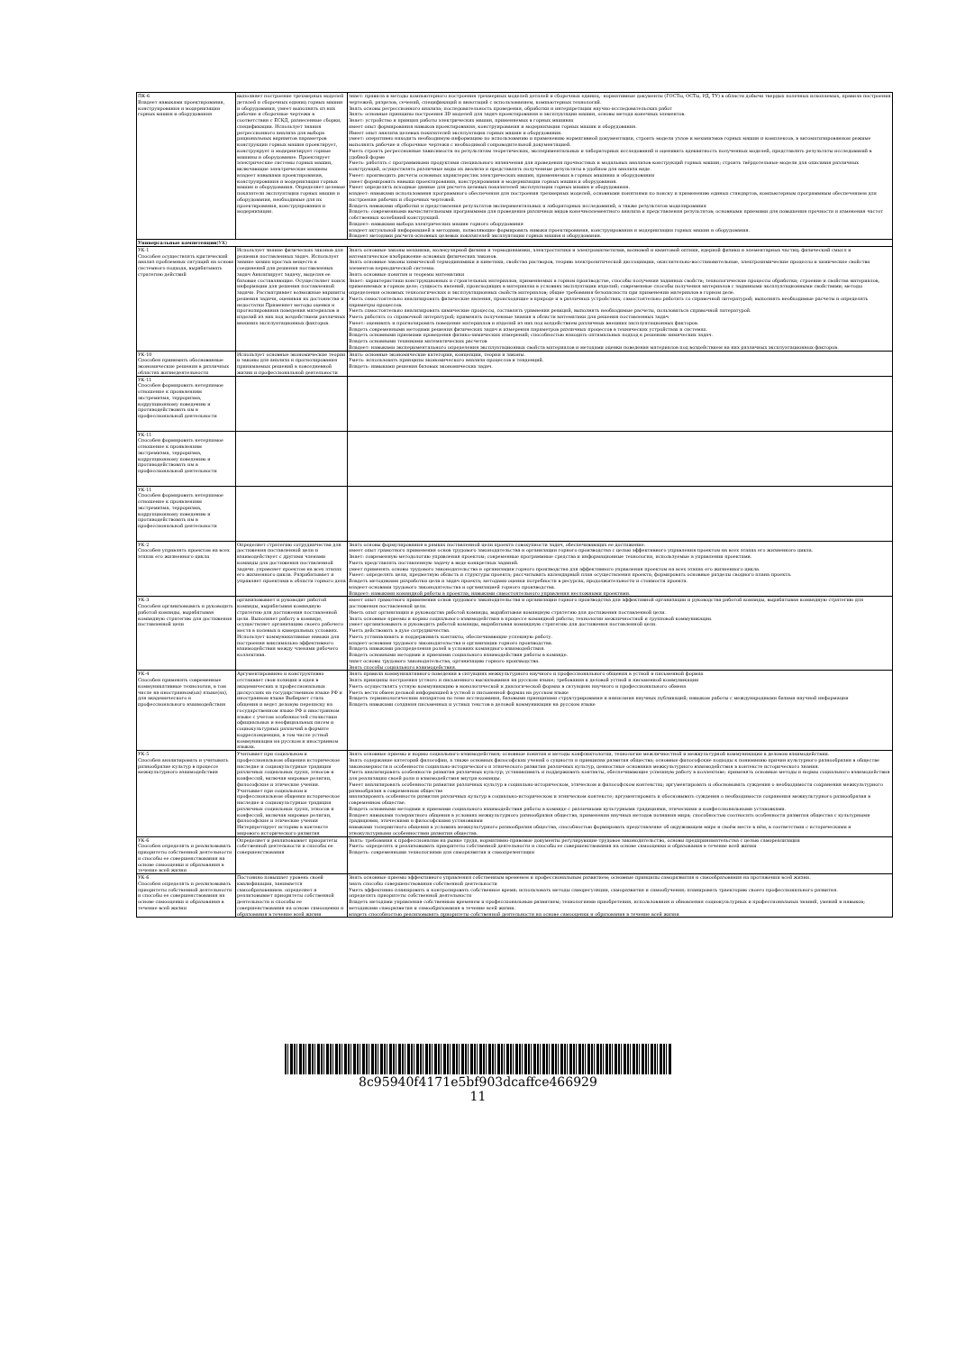| ПК-6 Владеет навыками проектирования, конструирования и модернизации горных машин и оборудования | выполняет построение трехмерных моделей деталей и сборочных единиц горных машин и оборудования, умеет выполнять из них рабочие и сборочные чертежи в соответствии с ЕСКД, разнесенные сборки, спецификации. Использует знания регрессионного анализа для выбора рациональных вариантов параметров конструкции горных машин проектирует, конструирует и модернизирует горные машины и оборудование. Проектирует электрические системы горных машин, включающие электрические машины владеет навыками проектирования, конструирования и модернизации горных машин и оборудования. Определяет целевые показатели эксплуатации горных машин и оборудования, необходимые для их проектирования, конструирования и модернизации. | знает: правила и методы компьютерного построения трехмерных моделей деталей и сборочных единиц,- нормативные документы (ГОСТы, ОСТы, РД, ТУ) в области добычи твердых полезных ископаемых, правила построения чертежей, разрезов, сечений, спецификаций и аннотаций с использованием, компьютерных технологий. Знать основы регрессионного анализа; последовательность проведения, обработки и интерпретации научно-исследовательских работ Знать: основные принципы построения 3D моделей для задач проектирования и эксплуатации машин, основы метода конечных элементов. Знает: устройство и принцип работы электрических машин, применяемых в горных машинах имеет опыт формирования навыков проектирования, конструирования и модернизации горных машин и оборудования. Имеет опыт анализа целевых показателей эксплуатации горных машин и оборудования. умеет: оперативно находить необходимую информацию по использованию и применению нормативной документации, строить модели узлов и механизмов горных машин и комплексов, в автоматизированном режиме выполнять рабочие и сборочные чертежи с необходимой сопроводительной документацией. Уметь строить регрессионные зависимости по результатам теоретических, экспериментальных и лабораторных исследований и оценивать адекватность полученных моделей; представлять результаты исследований в удобной форме Уметь: работать с программными продуктами специального назначения для проведения прочностных и модальных анализов конструкций горных машин; строить твёрдотельные модели для описания различных конструкций, осуществлять различные виды их анализа и представлять полученные результаты в удобном для анализа виде. Умеет: производить расчеты основных характеристик электрических машин, применяемых в горных машинах и оборудовании умеет формировать навыки проектирования, конструирования и модернизации горных машин и оборудования. Умеет определять исходные данные для расчета целевых показателей эксплуатации горных машин и оборудования. владеет: навыками использования программного обеспечения для построения трехмерных моделей, основными понятиями по поиску и применению единых стандартов, компьютерным программным обеспечением для построения рабочих и сборочных чертежей. Владеть навыками обработки и представления результатов экспериментальных и лабораторных исследований, а также результатов моделирования Владеть: современными вычислительными программами для проведения различных видов конечноэлементного анализа и представления результатов; основными приемами для повышения прочности и изменения частот собственных колебаний конструкций. Владеет: навыками выбора электрических машин горного оборудования владеет актуальной информацией и методами, позволяющие формировать навыки проектирования, конструирования и модернизации горных машин и оборудования. Владеет методами расчета основных целевых показателей эксплуатации горных машин и оборудования. |
| Универсальные компетенции (УК) | | |
| УК-1 Способен осуществлять критический анализ проблемных ситуаций на основе системного подхода, вырабатывать стратегию действий | Использует знание физических законов для решения поставленных задач. Использует знание химии простых веществ и соединений для решения поставленных задач Анализирует задачу, выделяя ее базовые составляющие. Осуществляет поиск информации для решения поставленной задачи. Рассматривает возможные варианты решения задачи, оценивая их достоинства и недостатки Применяет методы оценки и прогнозирования поведения материалов и изделий из них под воздействием различных внешних эксплуатационных факторов. | Знать основные законы механики, молекулярной физики и термодинамики, электростатики и электромагнетизма, волновой и квантовой оптики, ядерной физики и элементарных частиц; физический смысл и математическое изображение основных физических законов. Знать основные законы химической термодинамики и кинетики, свойства растворов, теорию электролитической диссоциации, окислительно-восстановительные, электрохимические процессы и химические свойства элементов периодической системы. Знать основные понятия и теоремы математики Знает: характеристики конструкционных и строительных материалов, применяемых в горном производстве, способы получения заданных свойств; технологические процессы обработки; строение и свойства материалов, применяемых в горном деле; сущность явлений, происходящих в материалах в условиях эксплуатации изделий; современные способы получения материалов с заданными эксплуатационными свойствами; методы определения основных технологических и эксплуатационных свойств материалов; общие требования безопасности при применении материалов в горном деле. Уметь самостоятельно анализировать физические явления, происходящие в природе и в различных устройствах; самостоятельно работать со справочной литературой; выполнять необходимые расчеты и определять параметры процессов. Уметь самостоятельно анализировать химические процессы, составлять уравнения реакций, выполнять необходимые расчеты, пользоваться справочной литературой. Уметь работать со справочной литературой; применять полученные знания в области математики для решения поставленных задач Умеет: оценивать и прогнозировать поведение материалов и изделий из них под воздействием различных внешних эксплуатационных факторов. Владеть современными методами решения физических задач и измерения параметров различных процессов в технических устройствах и системах. Владеть основными приемами проведения физико-химических измерений; способностью находить оптимальных подход к решению химических задач. Владеть основными техниками математических расчетов Владеет: навыками экспериментального определения эксплуатационных свойств материалов и методами оценки поведения материалов под воздействием на них различных эксплуатационных факторов. |
| УК-10 Способен принимать обоснованные экономические решения в различных областях жизнедеятельности | Использует основные экономические теории и законы для анализа и прогнозирования принимаемых решений в повседневной жизни и профессиональной деятельности | Знать: основные экономические категории, концепции, теории и законы. Уметь: использовать принципы экономического анализа процессов и тенденций. Владеть: навыками решения базовых экономических задач. |
| УК-11 Способен формировать нетерпимое отношение к проявлениям экстремизма, терроризма, коррупционному поведению и противодействовать им в профессиональной деятельности | | |
| УК-11 Способен формировать нетерпимое отношение к проявлениям экстремизма, терроризма, коррупционному поведению и противодействовать им в профессиональной деятельности | | |
| УК-11 Способен формировать нетерпимое отношение к проявлениям экстремизма, терроризма, коррупционному поведению и противодействовать им в профессиональной деятельности | | |
| УК-2 Способен управлять проектом на всех этапах его жизненного цикла | Определяет стратегию сотрудничества для достижения поставленной цели и взаимодействует с другими членами команды для достижения поставленной задачи. управляет проектом на всех этапах его жизненного цикла. Разрабатывает и управляет проектами в области горного дела | Знать основы формулирования в рамках поставленной цели проекта совокупности задач, обеспечивающих ее достижение. имеет опыт грамотного применения основ трудового законодательства и организации горного производства с целью эффективного управления проектом на всех этапах его жизненного цикла. Знает: современную методологию управления проектом; современные программные средства и информационные технологии, используемые в управлении проектами. Уметь представлять поставленную задачу в виде конкретных заданий. умеет применять основы трудового законодательства и организации горного производства для эффективного управления проектом на всех этапах его жизненного цикла. Умеет: определять цели, предметную область и структуры проекта; рассчитывать календарный план осуществления проекта; формировать основные разделы сводного плана проекта. Владеть методиками разработки цели и задач проекта; методами оценки потребности в ресурсах, продолжительности и стоимости проекта. владеет основами трудового законодательства и организацией горного производства. Владеет: навыками командной работы в проектах; навыками самостоятельного управления несложными проектами. |
| УК-3 Способен организовывать и руководить работой команды, вырабатывая командную стратегию для достижения поставленной цели | организовывает и руководит работой команды, вырабатывая командную стратегию для достижения поставленной цели. Выполняет работу в команде, осуществляет организацию своего рабочего места в полевых и камеральных условиях. Использует коммуникативные навыки для построения максимально эффективного взаимодействия между членами рабочего коллектива. | имеет опыт грамотного применения основ трудового законодательства и организации горного производства для эффективной организации и руководства работой команды, вырабатывая командную стратегию для достижения поставленной цели. Иметь опыт организации и руководства работой команды, вырабатывая командную стратегию для достижения поставленной цели. Знать основные приемы и нормы социального взаимодействия в процессе командной работы; технологии межличностной и групповой коммуникации. умеет организовывать и руководить работой команды, вырабатывая командную стратегию для достижения поставленной цели. Уметь действовать в духе сотрудничества. Уметь устанавливать и поддерживать контакты, обеспечивающие успешную работу. владеет основами трудового законодательства и организации горного производства. Владеть навыками распределения ролей в условиях командного взаимодействия. Владеть основными методами и приемами социального взаимодействия работы в команде. знает основы трудового законодательства, организацию горного производства. Знать способы социального взаимодействия. |
| УК-4 Способен применять современные коммуникативные технологии, в том числе на иностранном(ых) языке(ах), для академического и профессионального взаимодействия | Аргументированно и конструктивно отстаивает свои позиции и идеи в академических и профессиональных дискуссиях на государственном языке РФ и иностранном языке Выбирает стиль общения и ведет деловую переписку на государственном языке РФ и иностранном языке с учетом особенностей стилистики официальных и неофициальных писем и социокультурных различий в формате корреспонденции, в том числе устной коммуникации на русском и иностранном языках. | Знать правила коммуникативного поведения в ситуациях межкультурного научного и профессионального общения в устной и письменной формах Знать принципы построения устного и письменного высказывания на русском языке; требования к деловой устной и письменной коммуникации Уметь осуществлять устную коммуникацию в монологической и диалогической формах в ситуациях научного и профессионального обмена Уметь вести обмен деловой информацией в устной и письменной формах на русском языке Владеть терминологическим аппаратом по теме исследования, базовыми принципами структурирования и написания научных публикаций; навыком работы с международными базами научной информации Владеть навыками создания письменных и устных текстов в деловой коммуникации на русском языке |
| УК-5 Способен анализировать и учитывать разнообразие культур в процессе межкультурного взаимодействия | Учитывает при социальном и профессиональном общении историческое наследие и социокультурные традиции различных социальных групп, этносов и конфессий, включая мировые религии, философские и этические учения. Учитывает при социальном и профессиональном общении историческое наследие и социокультурные традиции различных социальных групп, этносов и конфессий, включая мировые религии, философские и этические учения Интерпретирует историю в контексте мирового исторического развития | Знать основные приемы и нормы социального взаимодействия; основные понятия и методы конфликтологии, технологии межличностной и межкультурной коммуникации в деловом взаимодействии. Знать содержание категорий философии, а также основных философских учений о сущности и принципах развития общества; основные философские подходы к пониманию причин культурного разнообразия в обществе закономерности и особенности социально-исторического и этнического развития различных культур, ценностные основания межкультурного взаимодействия в контексте исторического знания. Уметь анализировать особенности развития различных культур; устанавливать и поддерживать контакты, обеспечивающие успешную работу в коллективе; применять основные методы и нормы социального взаимодействия для реализации своей роли и взаимодействия внутри команды. Умеет анализировать особенности развития различных культур в социально-историческом, этическом и философском контекстах; аргументировать и обосновывать суждения о необходимости сохранения межкультурного разнообразия в современном обществе анализировать особенности развития различных культур в социально-историческом и этническом контексте; аргументировать и обосновывать суждения о необходимости сохранения межкультурного разнообразия в современном обществе. Владеть основными методами и приемами социального взаимодействия работы в команде с различными культурными традициями, этическими и конфессиональными установками. Владеет навыками толерантного общения в условиях межкультурного разнообразия общества, применения научных методов познания мира; способностью соотносить особенности развития общества с культурными традициями, этическими и философскими установками навыками толерантного общения в условиях межкультурного разнообразия общества, способностью формировать представление об окружающем мире и своём месте в нём, в соответствии с историческими и этнокультурными особенностями развития общества. |
| УК-6 Способен определять и реализовывать приоритеты собственной деятельности и способы ее совершенствования на основе самооценки и образования в течение всей жизни | Определяет и реализовывает приоритеты собственной деятельности и способы ее совершенствования | Знать: требования к профессионалам на рынке труда, нормативно-правовые документы регулирующие трудовое законодательство, основы предпринимательства с целью самореализации Уметь: определять и реализовывать приоритеты собственной деятельности и способы ее совершенствования на основе самооценки и образования в течение всей жизни Владеть: современными технологиями для саморазвития и самопрезентации |
| УК-6 Способен определять и реализовывать приоритеты собственной деятельности и способы ее совершенствования на основе самооценки и образования в течение всей жизни | Постоянно повышает уровень своей квалификации, занимается самообразованием. определяет и реализовывает приоритеты собственной деятельности и способы ее совершенствования на основе самооценки и образования в течение всей жизни | Знать основные приемы эффективного управления собственным временем и профессиональным развитием; основные принципы саморазвития и самообразования на протяжении всей жизни. знать способы совершенствования собственной деятельности Уметь эффективно планировать и контролировать собственное время; использовать методы саморегуляции, саморазвития и самообучения; планировать траекторию своего профессионального развития. определять приоритеты собственной деятельности Владеть методами управления собственным временем и профессиональным развитием; технологиями приобретения, использования и обновления социокультурных и профессиональных знаний, умений и навыков; методиками саморазвития и самообразования в течение всей жизни. владеть способностью реализовывать приоритеты собственной деятельности на основе самооценки и образования в течение всей жизни |
8c95940f4171e5bf903dcaffce466929
11